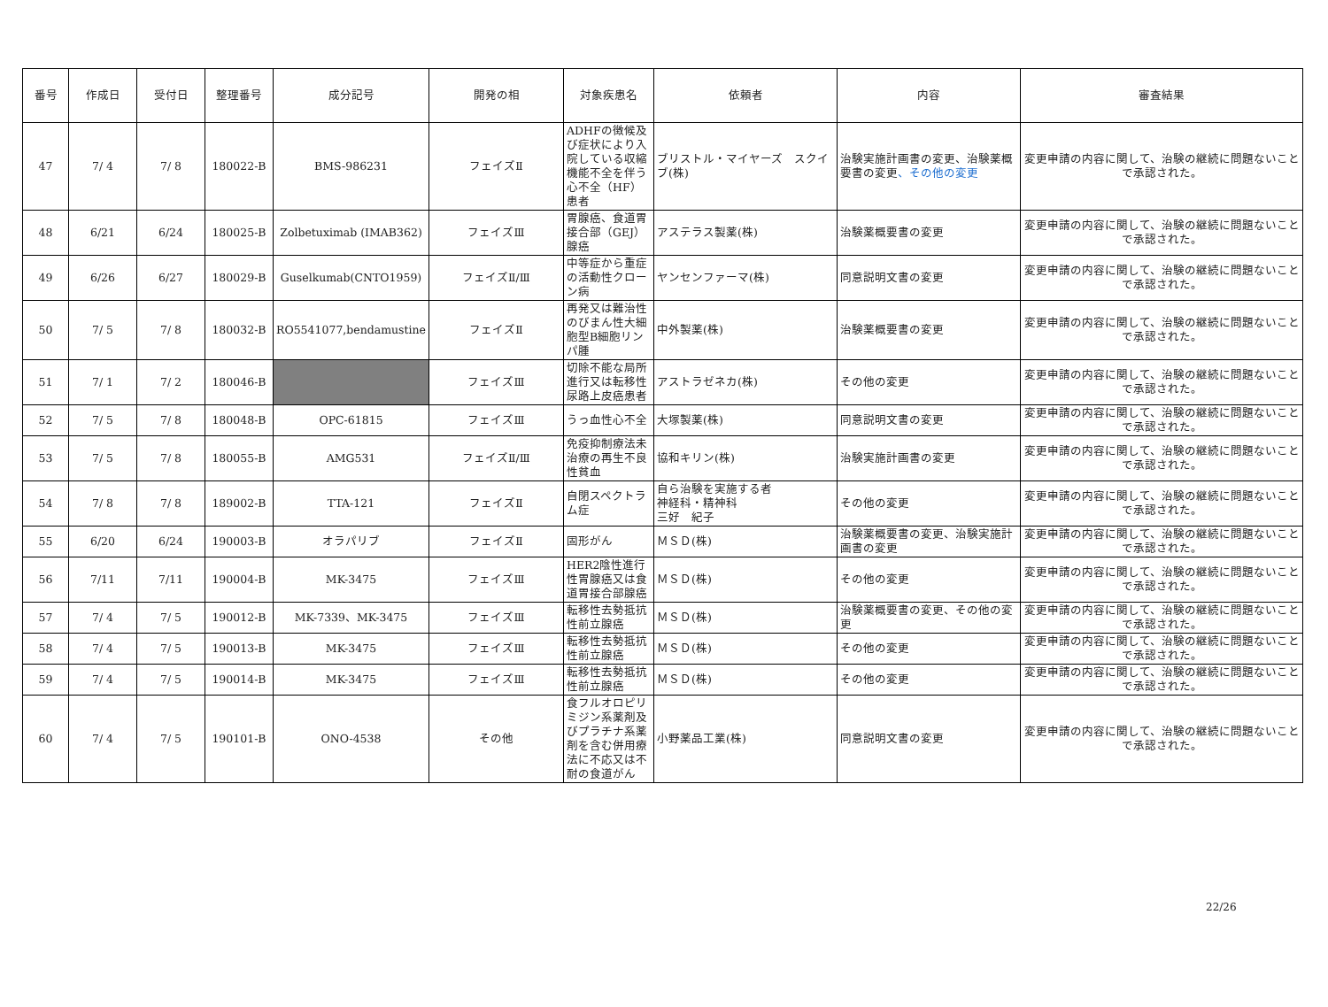| 番号 | 作成日 | 受付日 | 整理番号 | 成分記号 | 開発の相 | 対象疾患名 | 依頼者 | 内容 | 審査結果 |
| --- | --- | --- | --- | --- | --- | --- | --- | --- | --- |
| 47 | 7/ 4 | 7/ 8 | 180022-B | BMS-986231 | フェイズⅡ | ADHFの徴候及び症状により入院している収縮機能不全を伴う心不全（HF）患者 | ブリストル・マイヤーズ スクイブ(株) | 治験実施計画書の変更、治験薬概要書の変更 、その他の変更 | 変更申請の内容に関して、治験の継続に問題ないことで承認された。 |
| 48 | 6/21 | 6/24 | 180025-B | Zolbetuximab (IMAB362) | フェイズⅢ | 胃腺癌、食道胃接合部（GEJ）腺癌 | アステラス製薬(株) | 治験薬概要書の変更 | 変更申請の内容に関して、治験の継続に問題ないことで承認された。 |
| 49 | 6/26 | 6/27 | 180029-B | Guselkumab(CNTO1959) | フェイズⅡ/Ⅲ | 中等症から重症の活動性クローン病 | ヤンセンファーマ(株) | 同意説明文書の変更 | 変更申請の内容に関して、治験の継続に問題ないことで承認された。 |
| 50 | 7/ 5 | 7/ 8 | 180032-B | RO5541077,bendamustine | フェイズⅡ | 再発又は難治性のびまん性大細胞型B細胞リンパ腫 | 中外製薬(株) | 治験薬概要書の変更 | 変更申請の内容に関して、治験の継続に問題ないことで承認された。 |
| 51 | 7/ 1 | 7/ 2 | 180046-B | | フェイズⅢ | 切除不能な局所進行又は転移性尿路上皮癌患者 | アストラゼネカ(株) | その他の変更 | 変更申請の内容に関して、治験の継続に問題ないことで承認された。 |
| 52 | 7/ 5 | 7/ 8 | 180048-B | OPC-61815 | フェイズⅢ | うっ血性心不全 | 大塚製薬(株) | 同意説明文書の変更 | 変更申請の内容に関して、治験の継続に問題ないことで承認された。 |
| 53 | 7/ 5 | 7/ 8 | 180055-B | AMG531 | フェイズⅡ/Ⅲ | 免疫抑制療法未治療の再生不良性貧血 | 協和キリン(株) | 治験実施計画書の変更 | 変更申請の内容に関して、治験の継続に問題ないことで承認された。 |
| 54 | 7/ 8 | 7/ 8 | 189002-B | TTA-121 | フェイズⅡ | 自閉スペクトラム症 | 自ら治験を実施する者 神経科・精神科 三好 紀子 | その他の変更 | 変更申請の内容に関して、治験の継続に問題ないことで承認された。 |
| 55 | 6/20 | 6/24 | 190003-B | オラパリブ | フェイズⅡ | 固形がん | ＭＳＤ(株) | 治験薬概要書の変更、治験実施計画書の変更 | 変更申請の内容に関して、治験の継続に問題ないことで承認された。 |
| 56 | 7/11 | 7/11 | 190004-B | MK-3475 | フェイズⅢ | HER2陰性進行性胃腺癌又は食道胃接合部腺癌 | ＭＳＤ(株) | その他の変更 | 変更申請の内容に関して、治験の継続に問題ないことで承認された。 |
| 57 | 7/ 4 | 7/ 5 | 190012-B | MK-7339、MK-3475 | フェイズⅢ | 転移性去勢抵抗性前立腺癌 | ＭＳＤ(株) | 治験薬概要書の変更、その他の変更 | 変更申請の内容に関して、治験の継続に問題ないことで承認された。 |
| 58 | 7/ 4 | 7/ 5 | 190013-B | MK-3475 | フェイズⅢ | 転移性去勢抵抗性前立腺癌 | ＭＳＤ(株) | その他の変更 | 変更申請の内容に関して、治験の継続に問題ないことで承認された。 |
| 59 | 7/ 4 | 7/ 5 | 190014-B | MK-3475 | フェイズⅢ | 転移性去勢抵抗性前立腺癌 | ＭＳＤ(株) | その他の変更 | 変更申請の内容に関して、治験の継続に問題ないことで承認された。 |
| 60 | 7/ 4 | 7/ 5 | 190101-B | ONO-4538 | その他 | 食フルオロピリミジン系薬剤及びプラチナ系薬剤を含む併用療法に不応又は不耐の食道がん | 小野薬品工業(株) | 同意説明文書の変更 | 変更申請の内容に関して、治験の継続に問題ないことで承認された。 |
22/26